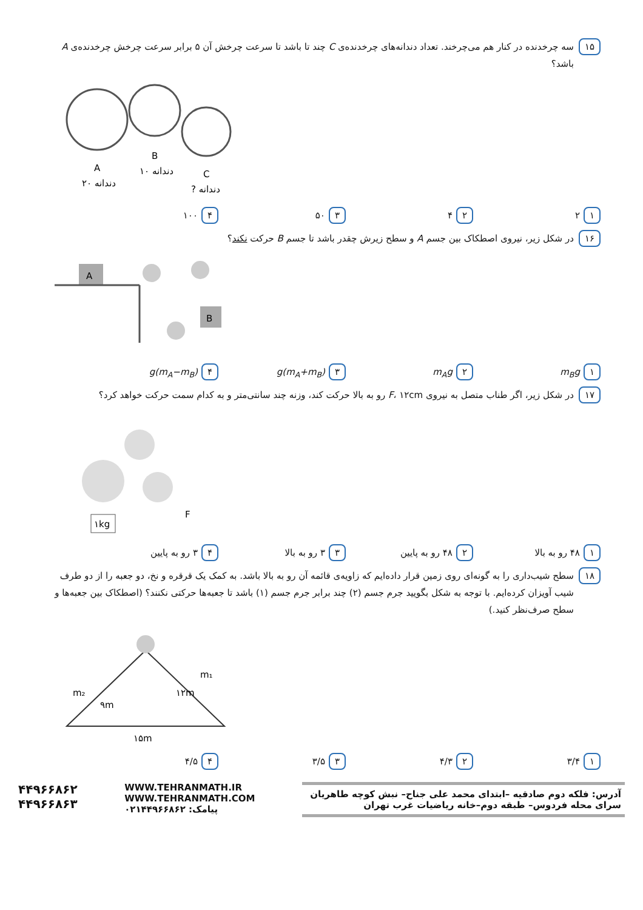۱۵
سه چرخدنده در کنار هم می‌چرخند. تعداد دندانه‌های چرخدنده‌ی C چند تا باشد تا سرعت چرخش آن ۵ برابر سرعت چرخش چرخدنده‌ی A باشد؟
A
B
C
۲۰ دندانه
۱۰ دندانه
? دندانه
۱ ۲
۲ ۴
۳ ۵۰
۴ ۱۰۰
۱۶
در شکل زیر، نیروی اصطکاک بین جسم A و سطح زیرش چقدر باشد تا جسم B حرکت نکند؟
A
B
۱ m<sub>B</sub>g
۲ m<sub>A</sub>g
۳ (m<sub>A</sub>+m<sub>B</sub>)g
۴ (m<sub>A</sub>−m<sub>B</sub>)g
۱۷
در شکل زیر، اگر طناب متصل به نیروی F، ۱۲cm رو به بالا حرکت کند، وزنه چند سانتی‌متر و به کدام سمت حرکت خواهد کرد؟
۱kg
F
۱ ۴۸ رو به بالا
۲ ۴۸ رو به پایین
۳ ۳ رو به بالا
۴ ۳ رو به پایین
۱۸
سطح شیب‌داری را به گونه‌ای روی زمین قرار داده‌ایم که زاویه‌ی قائمه آن رو به بالا باشد. به کمک یک قرقره و نخ، دو جعبه را از دو طرف شیب آویزان کرده‌ایم. با توجه به شکل بگویید جرم جسم (۲) چند برابر جرم جسم (۱) باشد تا جعبه‌ها حرکتی نکنند؟ (اصطکاک بین جعبه‌ها و سطح صرف‌نظر کنید.)
m₂
m₁
۹m
۱۲m
۱۵m
۱ ۳/۴
۲ ۴/۳
۳ ۳/۵
۴ ۴/۵
آدرس: فلکه دوم صادقیه –ابتدای محمد علی جناح– نبش کوچه طاهریان سرای محله فردوس– طبقه دوم–خانه ریاضیات غرب تهران
WWW.TEHRANMATH.IR
WWW.TEHRANMATH.COM
پیامک: ۰۲۱۴۴۹۶۶۸۶۲
۴۴۹۶۶۸۶۲
۴۴۹۶۶۸۶۳